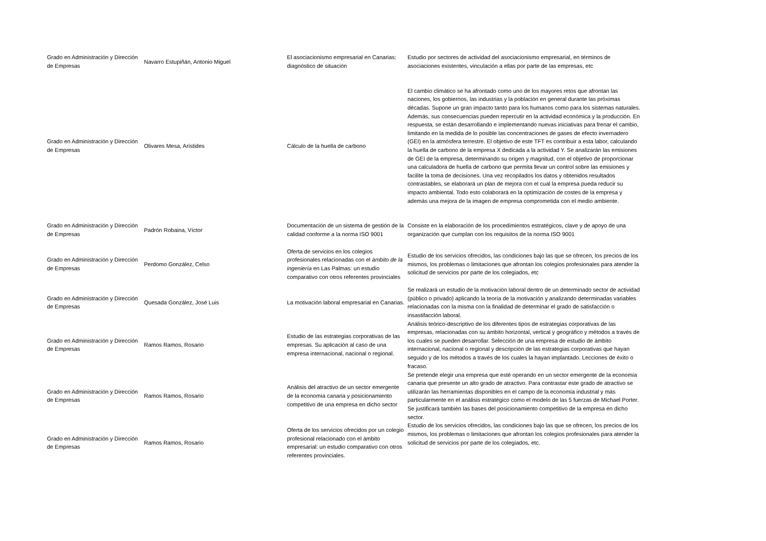| Grado en Administración y Dirección de Empresas | Navarro Estupiñán, Antonio Miguel | El asociacionismo empresarial en Canarias: diagnóstico de situación | Estudio por sectores de actividad del asociacionismo empresarial, en términos de asociaciones existentes, vinculación a ellas por parte de las empresas, etc |
| Grado en Administración y Dirección de Empresas | Olivares Mesa, Arístides | Cálculo de la huella de carbono | El cambio climático se ha afrontado como uno de los mayores retos que afrontan las naciones, los gobiernos, las industrias y la población en general durante las próximas décadas. Supone un gran impacto tanto para los humanos como para los sistemas naturales. Además, sus consecuencias pueden repercutir en la actividad económica y la producción. En respuesta, se están desarrollando e implementando nuevas iniciativas para frenar el cambio, limitando en la medida de lo posible las concentraciones de gases de efecto invernadero (GEI) en la atmósfera terrestre. El objetivo de este TFT es contribuir a esta labor, calculando la huella de carbono de la empresa X dedicada a la actividad Y. Se analizarán las emisiones de GEI de la empresa, determinando su origen y magnitud, con el objetivo de proporcionar una calculadora de huella de carbono que permita llevar un control sobre las emisiones y facilite la toma de decisiones. Una vez recopilados los datos y obtenidos resultados contrastables, se elaborará un plan de mejora con el cual la empresa pueda reducir su impacto ambiental. Todo esto colaborará en la optimización de costes de la empresa y además una mejora de la imagen de empresa comprometida con el medio ambiente. |
| Grado en Administración y Dirección de Empresas | Padrón Robaina, Víctor | Documentación de un sistema de gestión de la calidad conforme a la norma ISO 9001 | Consiste en la elaboración de los procedimientos estratégicos, clave y de apoyo de una organización que cumplan con los requisitos de la norma ISO 9001 |
| Grado en Administración y Dirección de Empresas | Perdomo González, Celso | Oferta de servicios en los colegios profesionales relacionadas con el ámbito de la ingeniería en Las Palmas: un estudio comparativo con otros referentes provinciales | Estudio de los servicios ofrecidos, las condiciones bajo las que se ofrecen, los precios de los mismos, los problemas o limitaciones que afrontan los colegios profesionales para atender la solicitud de servicios por parte de los colegiados, etc |
| Grado en Administración y Dirección de Empresas | Quesada González, José Luis | La motivación laboral empresarial en Canarias. | Se realizará un estudio de la motivación laboral dentro de un determinado sector de actividad (público o privado) aplicando la teoría de la motivación y analizando determinadas variables relacionadas con la misma con la finalidad de determinar el grado de satisfacción o insastifacción laboral. |
| Grado en Administración y Dirección de Empresas | Ramos Ramos, Rosario | Estudio de las estrategias corporativas de las empresas. Su aplicación al caso de una empresa internacional, nacional o regional. | Análisis teórico-descriptivo de los diferentes tipos de estrategias corporativas de las empresas, relacionadas con su ámbito horizontal, vertical y geográfico y métodos a través de los cuales se pueden desarrollar. Selección de una empresa de estudio de ámbito internacional, nacional o regional y descripción de las estrategias corporativas que hayan seguido y de los métodos a través de los cuales la hayan implantado. Lecciones de éxito o fracaso. |
| Grado en Administración y Dirección de Empresas | Ramos Ramos, Rosario | Análisis del atractivo de un sector emergente de la economía canaria y posicionamiento competitivo de una empresa en dicho sector | Se pretende elegir una empresa que esté operando en un sector emergente de la economía canaria que presente un alto grado de atractivo. Para contrastar este grado de atractivo se utilizarán las herramientas disponibles en el campo de la economía industrial y más particularmente en el análisis estratégico como el modelo de las 5 fuerzas de Michael Porter. Se justificará también las bases del posicionamiento competitivo de la empresa en dicho sector. |
| Grado en Administración y Dirección de Empresas | Ramos Ramos, Rosario | Oferta de los servicios ofrecidos por un colegio profesional relacionado con el ámbito empresarial: un estudio comparativo con otros referentes provinciales. | Estudio de los servicios ofrecidos, las condiciones bajo las que se ofrecen, los precios de los mismos, los problemas o limitaciones que afrontan los colegios profesionales para atender la solicitud de servicios por parte de los colegiados, etc. |